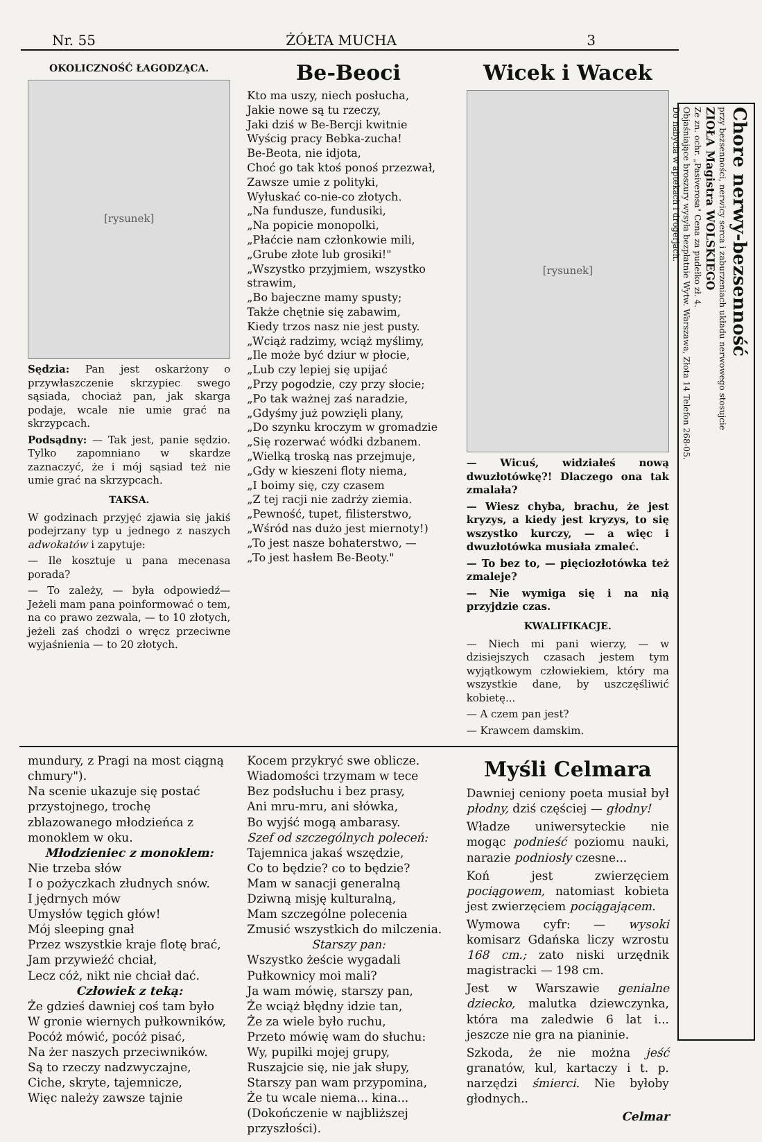Nr. 55 ŻÓŁTA MUCHA 3
OKOLICZNOŚĆ ŁAGODZĄCA.
[rysunek]
Sędzia: Pan jest oskarżony o przywłaszczenie skrzypiec swego sąsiada, chociaż pan, jak skarga podaje, wcale nie umie grać na skrzypcach.
Podsądny: — Tak jest, panie sędzio. Tylko zapomniano w skardze zaznaczyć, że i mój sąsiad też nie umie grać na skrzypcach.
TAKSA.
W godzinach przyjęć zjawia się jakiś podejrzany typ u jednego z naszych adwokatów i zapytuje:
— Ile kosztuje u pana mecenasa porada?
— To zależy, — była odpowiedź— Jeżeli mam pana poinformować o tem, na co prawo zezwala, — to 10 złotych, jeżeli zaś chodzi o wręcz przeciwne wyjaśnienia — to 20 złotych.
Be-Beoci
Kto ma uszy, niech posłucha,
Jakie nowe są tu rzeczy,
Jaki dziś w Be-Bercji kwitnie
Wyścig pracy Bebka-zucha!
Be-Beota, nie idjota,
Choć go tak ktoś ponoś przezwał,
Zawsze umie z polityki,
Wyłuskać co-nie-co złotych.
„Na fundusze, fundusiki,
„Na popicie monopolki,
„Płaćcie nam członkowie mili,
„Grube złote lub grosiki!"
„Wszystko przyjmiem, wszystko strawim,
„Bo bajeczne mamy spusty;
Także chętnie się zabawim,
Kiedy trzos nasz nie jest pusty.
„Wciąż radzimy, wciąż myślimy,
„Ile może być dziur w płocie,
„Lub czy lepiej się upijać
„Przy pogodzie, czy przy słocie;
„Po tak ważnej zaś naradzie,
„Gdyśmy już powzięli plany,
„Do szynku kroczym w gromadzie
„Się rozerwać wódki dzbanem.
„Wielką troską nas przejmuje,
„Gdy w kieszeni floty niema,
„I boimy się, czy czasem
„Z tej racji nie zadrży ziemia.
„Pewność, tupet, filisterstwo,
„Wśród nas dużo jest miernoty!)
„To jest nasze bohaterstwo, —
„To jest hasłem Be-Beoty."
Wicek i Wacek
[rysunek]
— Wicuś, widziałeś nową dwuzłotówkę?! Dlaczego ona tak zmalała?
— Wiesz chyba, brachu, że jest kryzys, a kiedy jest kryzys, to się wszystko kurczy, — a więc i dwuzłotówka musiała zmaleć.
— To bez to, — pięciozłotówka też zmaleje?
— Nie wymiga się i na nią przyjdzie czas.
KWALIFIKACJE.
— Niech mi pani wierzy, — w dzisiejszych czasach jestem tym wyjątkowym człowiekiem, który ma wszystkie dane, by uszczęśliwić kobietę...
— A czem pan jest?
— Krawcem damskim.
mundury, z Pragi na most ciągną chmury").
Na scenie ukazuje się postać przystojnego, trochę zblazowanego młodzieńca z monoklem w oku.
Młodzieniec z monoklem:
Nie trzeba słów
I o pożyczkach złudnych snów.
I jędrnych mów
Umysłów tęgich głów!
Mój sleeping gnał
Przez wszystkie kraje flotę brać,
Jam przywieźć chciał,
Lecz cóż, nikt nie chciał dać.
Człowiek z teką:
Że gdzieś dawniej coś tam było
W gronie wiernych pułkowników,
Pocóż mówić, pocóż pisać,
Na żer naszych przeciwników.
Są to rzeczy nadzwyczajne,
Ciche, skryte, tajemnicze,
Więc należy zawsze tajnie
Kocem przykryć swe oblicze.
Wiadomości trzymam w tece
Bez podsłuchu i bez prasy,
Ani mru-mru, ani słówka,
Bo wyjść mogą ambarasy.
Szef od szczególnych poleceń:
Tajemnica jakaś wszędzie,
Co to będzie? co to będzie?
Mam w sanacji generalną
Dziwną misję kulturalną,
Mam szczególne polecenia
Zmusić wszystkich do milczenia.
Starszy pan:
Wszystko żeście wygadali
Pułkownicy moi mali?
Ja wam mówię, starszy pan,
Że wciąż błędny idzie tan,
Że za wiele było ruchu,
Przeto mówię wam do słuchu:
Wy, pupilki mojej grupy,
Ruszajcie się, nie jak słupy,
Starszy pan wam przypomina,
Że tu wcale niema... kina...
(Dokończenie w najbliższej przyszłości).
Myśli Celmara
Dawniej ceniony poeta musiał był płodny, dziś częściej — głodny!
Władze uniwersyteckie nie mogąc podnieść poziomu nauki, narazie podniosły czesne...
Koń jest zwierzęciem pociągowem, natomiast kobieta jest zwierzęciem pociągającem.
Wymowa cyfr: — wysoki komisarz Gdańska liczy wzrostu 168 cm.; zato niski urzędnik magistracki — 198 cm.
Jest w Warszawie genialne dziecko, malutka dziewczynka, która ma zaledwie 6 lat i... jeszcze nie gra na pianinie.
Szkoda, że nie można jeść granatów, kul, kartaczy i t. p. narzędzi śmierci. Nie byłoby głodnych..
Celmar
Chore nerwy-bezsenność
przy bezsenności, nerwicy serca i zaburzeniach układu nerwowego stosujcie
ZIOŁA Magistra WOLSKIEGO
Ze zn. ochr. „Pasiverosa" Cena za pudełko zł. 4.
Objaśniające broszury wysyła bezpłatnie Wytw. Warszawa, Złota 14 Telefon 268-05.
Do nabycia w aptekach i drogerjach.